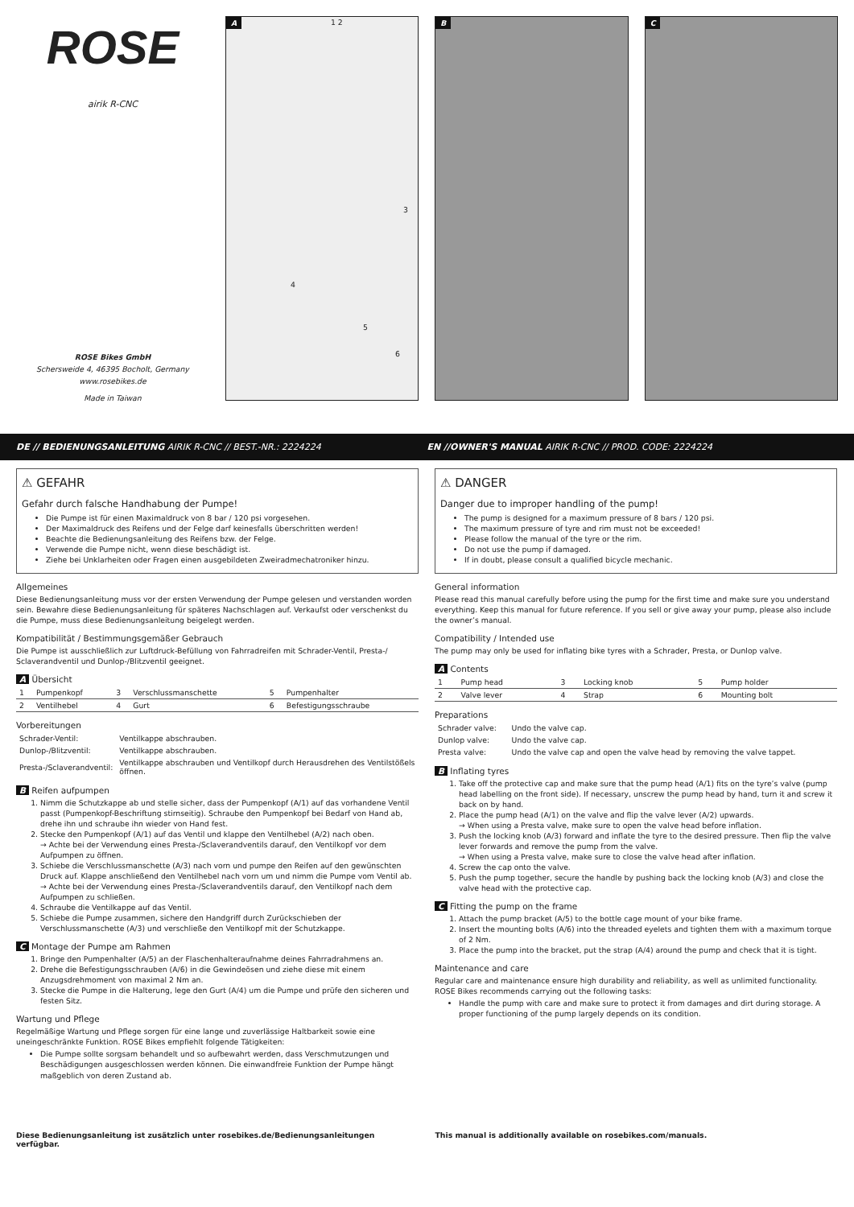ROSE
airik R-CNC
ROSE Bikes GmbH
Schersweide 4, 46395 Bocholt, Germany
www.rosebikes.de
Made in Taiwan
A
1 2
3
4
5
6
B
C
DE // BEDIENUNGSANLEITUNG AIRIK R-CNC // BEST.-NR.: 2224224 EN //OWNER'S MANUAL AIRIK R-CNC // PROD. CODE: 2224224
⚠ GEFAHR
Gefahr durch falsche Handhabung der Pumpe!
Die Pumpe ist für einen Maximaldruck von 8 bar / 120 psi vorgesehen.
Der Maximaldruck des Reifens und der Felge darf keinesfalls überschritten werden!
Beachte die Bedienungsanleitung des Reifens bzw. der Felge.
Verwende die Pumpe nicht, wenn diese beschädigt ist.
Ziehe bei Unklarheiten oder Fragen einen ausgebildeten Zweiradmechatroniker hinzu.
Allgemeines
Diese Bedienungsanleitung muss vor der ersten Verwendung der Pumpe gelesen und verstanden worden sein. Bewahre diese Bedienungsanleitung für späteres Nachschlagen auf. Verkaufst oder verschenkst du die Pumpe, muss diese Bedienungsanleitung beigelegt werden.
Kompatibilität / Bestimmungsgemäßer Gebrauch
Die Pumpe ist ausschließlich zur Luftdruck-Befüllung von Fahrradreifen mit Schrader-Ventil, Presta-/ Sclaverandventil und Dunlop-/Blitzventil geeignet.
A Übersicht
| 1 | Pumpenkopf | 3 | Verschlussmanschette | 5 | Pumpenhalter |
| 2 | Ventilhebel | 4 | Gurt | 6 | Befestigungsschraube |
Vorbereitungen
| Schrader-Ventil: | Ventilkappe abschrauben. |
| Dunlop-/Blitzventil: | Ventilkappe abschrauben. |
| Presta-/Sclaverandventil: | Ventilkappe abschrauben und Ventilkopf durch Herausdrehen des Ventilstößels öffnen. |
B Reifen aufpumpen
1. Nimm die Schutzkappe ab und stelle sicher, dass der Pumpenkopf (A/1) auf das vorhandene Ventil passt (Pumpenkopf-Beschriftung stirnseitig). Schraube den Pumpenkopf bei Bedarf von Hand ab, drehe ihn und schraube ihn wieder von Hand fest.
2. Stecke den Pumpenkopf (A/1) auf das Ventil und klappe den Ventilhebel (A/2) nach oben.
→ Achte bei der Verwendung eines Presta-/Sclaverandventils darauf, den Ventilkopf vor dem Aufpumpen zu öffnen.
3. Schiebe die Verschlussmanschette (A/3) nach vorn und pumpe den Reifen auf den gewünschten Druck auf. Klappe anschließend den Ventilhebel nach vorn um und nimm die Pumpe vom Ventil ab.
→ Achte bei der Verwendung eines Presta-/Sclaverandventils darauf, den Ventilkopf nach dem Aufpumpen zu schließen.
4. Schraube die Ventilkappe auf das Ventil.
5. Schiebe die Pumpe zusammen, sichere den Handgriff durch Zurückschieben der Verschlussmanschette (A/3) und verschließe den Ventilkopf mit der Schutzkappe.
C Montage der Pumpe am Rahmen
1. Bringe den Pumpenhalter (A/5) an der Flaschenhalteraufnahme deines Fahrradrahmens an.
2. Drehe die Befestigungsschrauben (A/6) in die Gewindeösen und ziehe diese mit einem Anzugsdrehmoment von maximal 2 Nm an.
3. Stecke die Pumpe in die Halterung, lege den Gurt (A/4) um die Pumpe und prüfe den sicheren und festen Sitz.
Wartung und Pflege
Regelmäßige Wartung und Pflege sorgen für eine lange und zuverlässige Haltbarkeit sowie eine uneingeschränkte Funktion. ROSE Bikes empfiehlt folgende Tätigkeiten:
Die Pumpe sollte sorgsam behandelt und so aufbewahrt werden, dass Verschmutzungen und Beschädigungen ausgeschlossen werden können. Die einwandfreie Funktion der Pumpe hängt maßgeblich von deren Zustand ab.
⚠ DANGER
Danger due to improper handling of the pump!
The pump is designed for a maximum pressure of 8 bars / 120 psi.
The maximum pressure of tyre and rim must not be exceeded!
Please follow the manual of the tyre or the rim.
Do not use the pump if damaged.
If in doubt, please consult a qualified bicycle mechanic.
General information
Please read this manual carefully before using the pump for the first time and make sure you understand everything. Keep this manual for future reference. If you sell or give away your pump, please also include the owner’s manual.
Compatibility / Intended use
The pump may only be used for inflating bike tyres with a Schrader, Presta, or Dunlop valve.
A Contents
| 1 | Pump head | 3 | Locking knob | 5 | Pump holder |
| 2 | Valve lever | 4 | Strap | 6 | Mounting bolt |
Preparations
| Schrader valve: | Undo the valve cap. |
| Dunlop valve: | Undo the valve cap. |
| Presta valve: | Undo the valve cap and open the valve head by removing the valve tappet. |
B Inflating tyres
1. Take off the protective cap and make sure that the pump head (A/1) fits on the tyre’s valve (pump head labelling on the front side). If necessary, unscrew the pump head by hand, turn it and screw it back on by hand.
2. Place the pump head (A/1) on the valve and flip the valve lever (A/2) upwards.
→ When using a Presta valve, make sure to open the valve head before inflation.
3. Push the locking knob (A/3) forward and inflate the tyre to the desired pressure. Then flip the valve lever forwards and remove the pump from the valve.
→ When using a Presta valve, make sure to close the valve head after inflation.
4. Screw the cap onto the valve.
5. Push the pump together, secure the handle by pushing back the locking knob (A/3) and close the valve head with the protective cap.
C Fitting the pump on the frame
1. Attach the pump bracket (A/5) to the bottle cage mount of your bike frame.
2. Insert the mounting bolts (A/6) into the threaded eyelets and tighten them with a maximum torque of 2 Nm.
3. Place the pump into the bracket, put the strap (A/4) around the pump and check that it is tight.
Maintenance and care
Regular care and maintenance ensure high durability and reliability, as well as unlimited functionality. ROSE Bikes recommends carrying out the following tasks:
Handle the pump with care and make sure to protect it from damages and dirt during storage. A proper functioning of the pump largely depends on its condition.
Diese Bedienungsanleitung ist zusätzlich unter rosebikes.de/Bedienungsanleitungen verfügbar. This manual is additionally available on rosebikes.com/manuals.